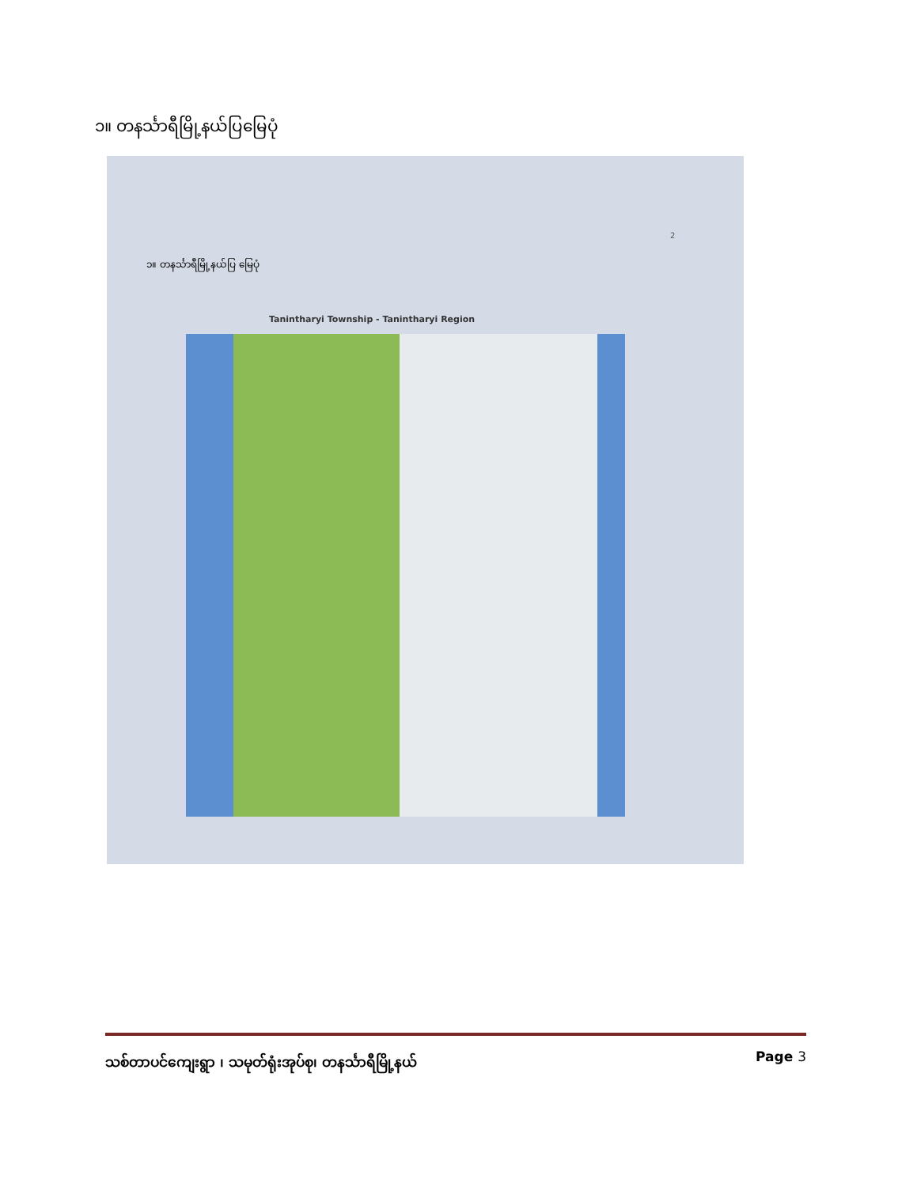၁။ တနင်္သာရီမြို့နယ်ပြမြေပုံ
2
၁။ တနင်္သာရီမြို့နယ်ပြ မြေပုံ
Tanintharyi Township - Tanintharyi Region
သစ်တာပင်ကျေးရွာ ၊ သမုတ်ရုံးအုပ်စု၊ တနင်္သာရီမြို့နယ် Page 3